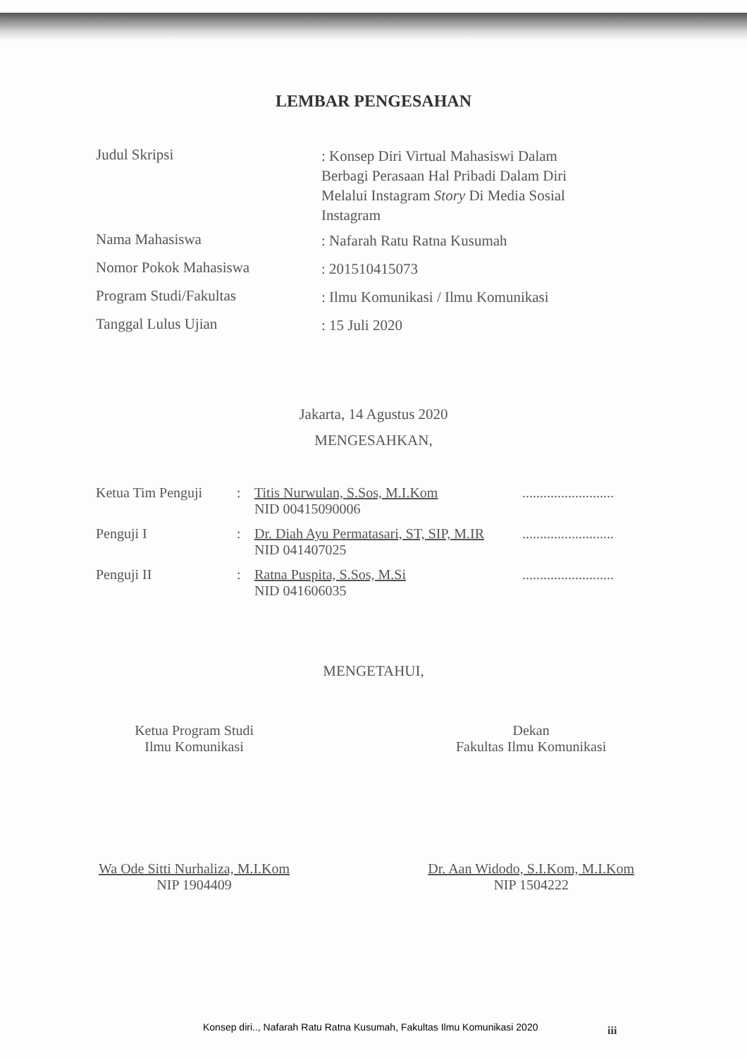LEMBAR PENGESAHAN
Judul Skripsi
: Konsep Diri Virtual Mahasiswi Dalam Berbagi Perasaan Hal Pribadi Dalam Diri Melalui Instagram Story Di Media Sosial Instagram
Nama Mahasiswa
: Nafarah Ratu Ratna Kusumah
Nomor Pokok Mahasiswa
: 201510415073
Program Studi/Fakultas
: Ilmu Komunikasi / Ilmu Komunikasi
Tanggal Lulus Ujian
: 15 Juli 2020
Jakarta, 14 Agustus 2020
MENGESAHKAN,
Ketua Tim Penguji
: Titis Nurwulan, S.Sos, M.I.Kom
NID 00415090006
..........................
Penguji I : Dr. Diah Ayu Permatasari, ST, SIP, M.IR
NID 041407025
..........................
Penguji II : Ratna Puspita, S.Sos, M.Si
NID 041606035
..........................
MENGETAHUI,
Ketua Program Studi
Ilmu Komunikasi
Wa Ode Sitti Nurhaliza, M.I.Kom
NIP 1904409
Dekan
Fakultas Ilmu Komunikasi
Dr. Aan Widodo, S.I.Kom, M.I.Kom
NIP 1504222
Konsep diri.., Nafarah Ratu Ratna Kusumah, Fakultas Ilmu Komunikasi 2020
iii